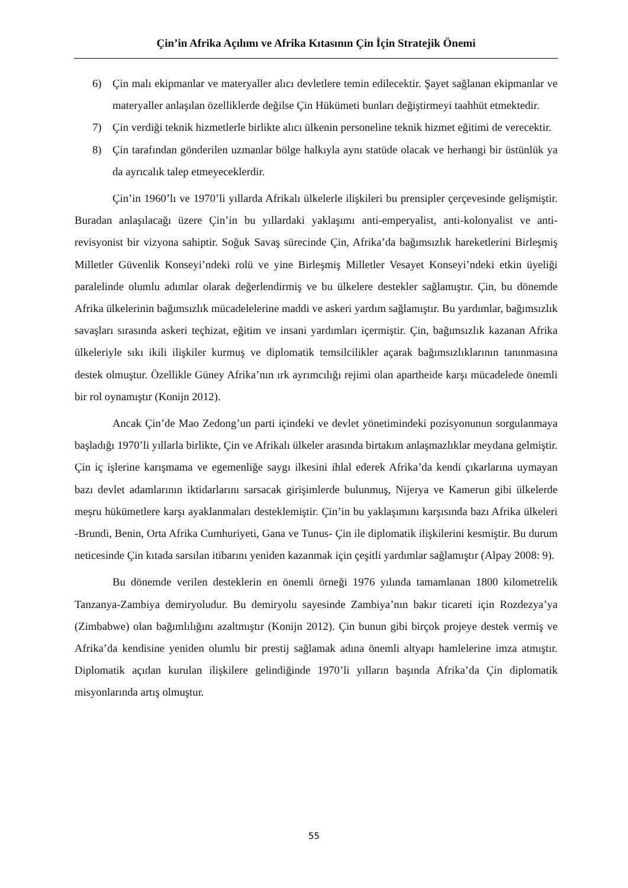Çin’in Afrika Açılımı ve Afrika Kıtasının Çin İçin Stratejik Önemi
6) Çin malı ekipmanlar ve materyaller alıcı devletlere temin edilecektir. Şayet sağlanan ekipmanlar ve materyaller anlaşılan özelliklerde değilse Çin Hükümeti bunları değiştirmeyi taahhüt etmektedir.
7) Çin verdiği teknik hizmetlerle birlikte alıcı ülkenin personeline teknik hizmet eğitimi de verecektir.
8) Çin tarafından gönderilen uzmanlar bölge halkıyla aynı statüde olacak ve herhangi bir üstünlük ya da ayrıcalık talep etmeyeceklerdir.
Çin’in 1960’lı ve 1970’li yıllarda Afrikalı ülkelerle ilişkileri bu prensipler çerçevesinde gelişmiştir. Buradan anlaşılacağı üzere Çin’in bu yıllardaki yaklaşımı anti-emperyalist, anti-kolonyalist ve anti-revisyonist bir vizyona sahiptir. Soğuk Savaş sürecinde Çin, Afrika’da bağımsızlık hareketlerini Birleşmiş Milletler Güvenlik Konseyi’ndeki rolü ve yine Birleşmiş Milletler Vesayet Konseyi’ndeki etkin üyeliği paralelinde olumlu adımlar olarak değerlendirmiş ve bu ülkelere destekler sağlamıştır. Çin, bu dönemde Afrika ülkelerinin bağımsızlık mücadelelerine maddi ve askeri yardım sağlamıştır. Bu yardımlar, bağımsızlık savaşları sırasında askeri teçhizat, eğitim ve insani yardımları içermiştir. Çin, bağımsızlık kazanan Afrika ülkeleriyle sıkı ikili ilişkiler kurmuş ve diplomatik temsilcilikler açarak bağımsızlıklarının tanınmasına destek olmuştur. Özellikle Güney Afrika’nın ırk ayrımcılığı rejimi olan apartheide karşı mücadelede önemli bir rol oynamıştır (Konijn 2012).
Ancak Çin’de Mao Zedong’un parti içindeki ve devlet yönetimindeki pozisyonunun sorgulanmaya başladığı 1970’li yıllarla birlikte, Çin ve Afrikalı ülkeler arasında birtakım anlaşmazlıklar meydana gelmiştir. Çin iç işlerine karışmama ve egemenliğe saygı ilkesini ihlal ederek Afrika’da kendi çıkarlarına uymayan bazı devlet adamlarının iktidarlarını sarsacak girişimlerde bulunmuş, Nijerya ve Kamerun gibi ülkelerde meşru hükümetlere karşı ayaklanmaları desteklemiştir. Çin’in bu yaklaşımını karşısında bazı Afrika ülkeleri -Brundi, Benin, Orta Afrika Cumhuriyeti, Gana ve Tunus- Çin ile diplomatik ilişkilerini kesmiştir. Bu durum neticesinde Çin kıtada sarsılan itibarını yeniden kazanmak için çeşitli yardımlar sağlamıştır (Alpay 2008: 9).
Bu dönemde verilen desteklerin en önemli örneği 1976 yılında tamamlanan 1800 kilometrelik Tanzanya-Zambiya demiryoludur. Bu demiryolu sayesinde Zambiya’nın bakır ticareti için Rozdezya’ya (Zimbabwe) olan bağımlılığını azaltmıştır (Konijn 2012). Çin bunun gibi birçok projeye destek vermiş ve Afrika’da kendisine yeniden olumlu bir prestij sağlamak adına önemli altyapı hamlelerine imza atmıştır. Diplomatik açıdan kurulan ilişkilere gelindiğinde 1970’li yılların başında Afrika’da Çin diplomatik misyonlarında artış olmuştur.
55